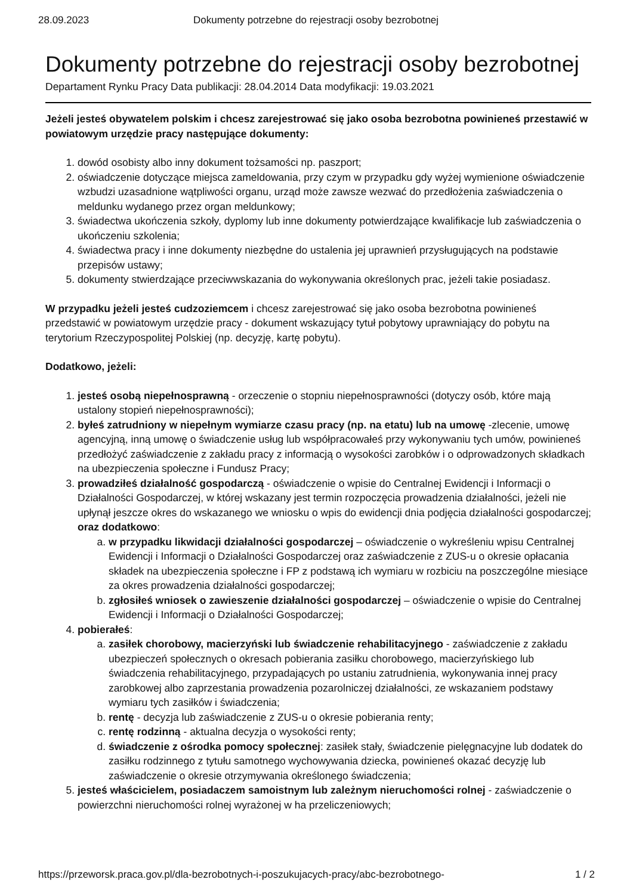28.09.2023 Dokumenty potrzebne do rejestracji osoby bezrobotnej
Dokumenty potrzebne do rejestracji osoby bezrobotnej
Departament Rynku Pracy Data publikacji: 28.04.2014 Data modyfikacji: 19.03.2021
Jeżeli jesteś obywatelem polskim i chcesz zarejestrować się jako osoba bezrobotna powinieneś przestawić w powiatowym urzędzie pracy następujące dokumenty:
1. dowód osobisty albo inny dokument tożsamości np. paszport;
2. oświadczenie dotyczące miejsca zameldowania, przy czym w przypadku gdy wyżej wymienione oświadczenie wzbudzi uzasadnione wątpliwości organu, urząd może zawsze wezwać do przedłożenia zaświadczenia o meldunku wydanego przez organ meldunkowy;
3. świadectwa ukończenia szkoły, dyplomy lub inne dokumenty potwierdzające kwalifikacje lub zaświadczenia o ukończeniu szkolenia;
4. świadectwa pracy i inne dokumenty niezbędne do ustalenia jej uprawnień przysługujących na podstawie przepisów ustawy;
5. dokumenty stwierdzające przeciwwskazania do wykonywania określonych prac, jeżeli takie posiadasz.
W przypadku jeżeli jesteś cudzoziemcem i chcesz zarejestrować się jako osoba bezrobotna powinieneś przedstawić w powiatowym urzędzie pracy - dokument wskazujący tytuł pobytowy uprawniający do pobytu na terytorium Rzeczypospolitej Polskiej (np. decyzję, kartę pobytu).
Dodatkowo, jeżeli:
1. jesteś osobą niepełnosprawną - orzeczenie o stopniu niepełnosprawności (dotyczy osób, które mają ustalony stopień niepełnosprawności);
2. byłeś zatrudniony w niepełnym wymiarze czasu pracy (np. na etatu) lub na umowę -zlecenie, umowę agencyjną, inną umowę o świadczenie usług lub współpracowałeś przy wykonywaniu tych umów, powinieneś przedłożyć zaświadczenie z zakładu pracy z informacją o wysokości zarobków i o odprowadzonych składkach na ubezpieczenia społeczne i Fundusz Pracy;
3. prowadziłeś działalność gospodarczą - oświadczenie o wpisie do Centralnej Ewidencji i Informacji o Działalności Gospodarczej, w której wskazany jest termin rozpoczęcia prowadzenia działalności, jeżeli nie upłynął jeszcze okres do wskazanego we wniosku o wpis do ewidencji dnia podjęcia działalności gospodarczej; oraz dodatkowo:
a. w przypadku likwidacji działalności gospodarczej – oświadczenie o wykreśleniu wpisu Centralnej Ewidencji i Informacji o Działalności Gospodarczej oraz zaświadczenie z ZUS-u o okresie opłacania składek na ubezpieczenia społeczne i FP z podstawą ich wymiaru w rozbiciu na poszczególne miesiące za okres prowadzenia działalności gospodarczej;
b. zgłosiłeś wniosek o zawieszenie działalności gospodarczej – oświadczenie o wpisie do Centralnej Ewidencji i Informacji o Działalności Gospodarczej;
4. pobierałeś:
a. zasiłek chorobowy, macierzyński lub świadczenie rehabilitacyjnego - zaświadczenie z zakładu ubezpieczeń społecznych o okresach pobierania zasiłku chorobowego, macierzyńskiego lub świadczenia rehabilitacyjnego, przypadających po ustaniu zatrudnienia, wykonywania innej pracy zarobkowej albo zaprzestania prowadzenia pozarolniczej działalności, ze wskazaniem podstawy wymiaru tych zasiłków i świadczenia;
b. rentę - decyzja lub zaświadczenie z ZUS-u o okresie pobierania renty;
c. rentę rodzinną - aktualna decyzja o wysokości renty;
d. świadczenie z ośrodka pomocy społecznej: zasiłek stały, świadczenie pielęgnacyjne lub dodatek do zasiłku rodzinnego z tytułu samotnego wychowywania dziecka, powinieneś okazać decyzję lub zaświadczenie o okresie otrzymywania określonego świadczenia;
5. jesteś właścicielem, posiadaczem samoistnym lub zależnym nieruchomości rolnej - zaświadczenie o powierzchni nieruchomości rolnej wyrażonej w ha przeliczeniowych;
https://przeworsk.praca.gov.pl/dla-bezrobotnych-i-poszukujacych-pracy/abc-bezrobotnego- 1 / 2